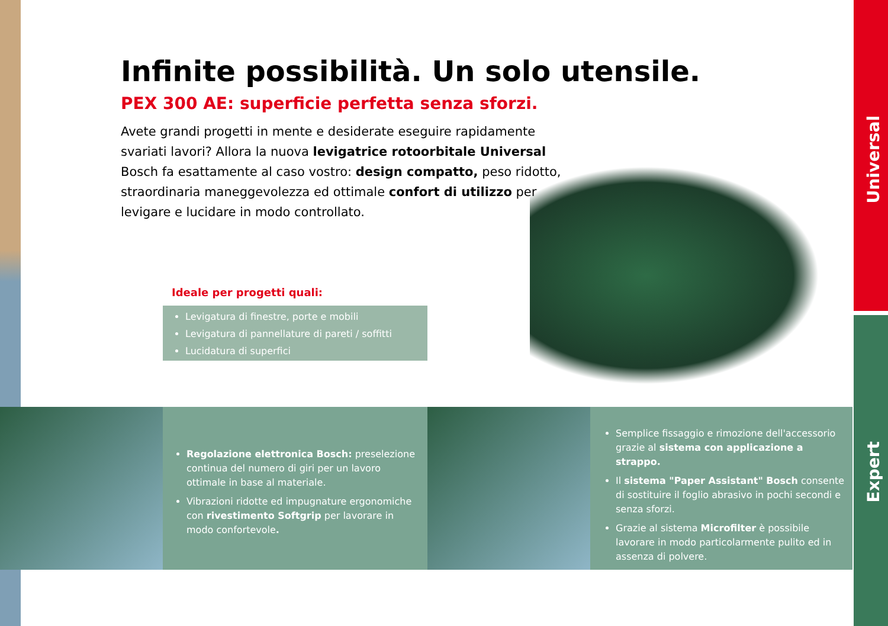Universal
Expert
Infinite possibilità. Un solo utensile.
PEX 300 AE: superficie perfetta senza sforzi.
Avete grandi progetti in mente e desiderate eseguire rapidamente svariati lavori? Allora la nuova levigatrice rotoorbitale Universal Bosch fa esattamente al caso vostro: design compatto, peso ridotto, straordinaria maneggevolezza ed ottimale confort di utilizzo per levigare e lucidare in modo controllato.
Ideale per progetti quali:
Levigatura di finestre, porte e mobili
Levigatura di pannellature di pareti / soffitti
Lucidatura di superfici
Regolazione elettronica Bosch: preselezione continua del numero di giri per un lavoro ottimale in base al materiale.
Vibrazioni ridotte ed impugnature ergonomiche con rivestimento Softgrip per lavorare in modo confortevole.
Semplice fissaggio e rimozione dell'accessorio grazie al sistema con applicazione a strappo.
Il sistema "Paper Assistant" Bosch consente di sostituire il foglio abrasivo in pochi secondi e senza sforzi.
Grazie al sistema Microfilter è possibile lavorare in modo particolarmente pulito ed in assenza di polvere.